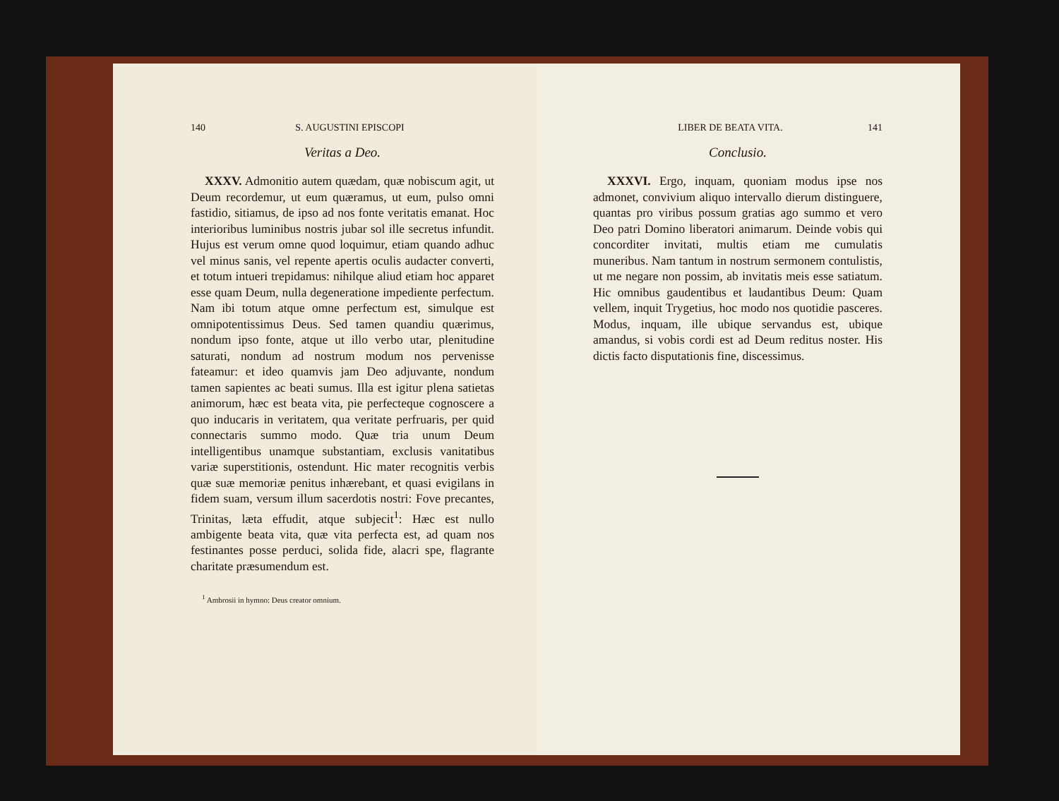140 S. AUGUSTINI EPISCOPI
Veritas a Deo.
XXXV. Admonitio autem quædam, quæ nobiscum agit, ut Deum recordemur, ut eum quæramus, ut eum, pulso omni fastidio, sitiamus, de ipso ad nos fonte veritatis emanat. Hoc interioribus luminibus nostris jubar sol ille secretus infundit. Hujus est verum omne quod loquimur, etiam quando adhuc vel minus sanis, vel repente apertis oculis audacter converti, et totum intueri trepidamus: nihilque aliud etiam hoc apparet esse quam Deum, nulla degeneratione impediente perfectum. Nam ibi totum atque omne perfectum est, simulque est omnipotentissimus Deus. Sed tamen quandiu quærimus, nondum ipso fonte, atque ut illo verbo utar, plenitudine saturati, nondum ad nostrum modum nos pervenisse fateamur: et ideo quamvis jam Deo adjuvante, nondum tamen sapientes ac beati sumus. Illa est igitur plena satietas animorum, hæc est beata vita, pie perfecteque cognoscere a quo inducaris in veritatem, qua veritate perfruaris, per quid connectaris summo modo. Quæ tria unum Deum intelligentibus unamque substantiam, exclusis vanitatibus variæ superstitionis, ostendunt. Hic mater recognitis verbis quæ suæ memoriæ penitus inhærebant, et quasi evigilans in fidem suam, versum illum sacerdotis nostri: Fove precantes, Trinitas, læta effudit, atque subjecit<sup>1</sup>: Hæc est nullo ambigente beata vita, quæ vita perfecta est, ad quam nos festinantes posse perduci, solida fide, alacri spe, flagrante charitate præsumendum est.
<sup>1</sup> Ambrosii in hymno: Deus creator omnium.
LIBER DE BEATA VITA. 141
Conclusio.
XXXVI. Ergo, inquam, quoniam modus ipse nos admonet, convivium aliquo intervallo dierum distinguere, quantas pro viribus possum gratias ago summo et vero Deo patri Domino liberatori animarum. Deinde vobis qui concorditer invitati, multis etiam me cumulatis muneribus. Nam tantum in nostrum sermonem contulistis, ut me negare non possim, ab invitatis meis esse satiatum. Hic omnibus gaudentibus et laudantibus Deum: Quam vellem, inquit Trygetius, hoc modo nos quotidie pasceres. Modus, inquam, ille ubique servandus est, ubique amandus, si vobis cordi est ad Deum reditus noster. His dictis facto disputationis fine, discessimus.